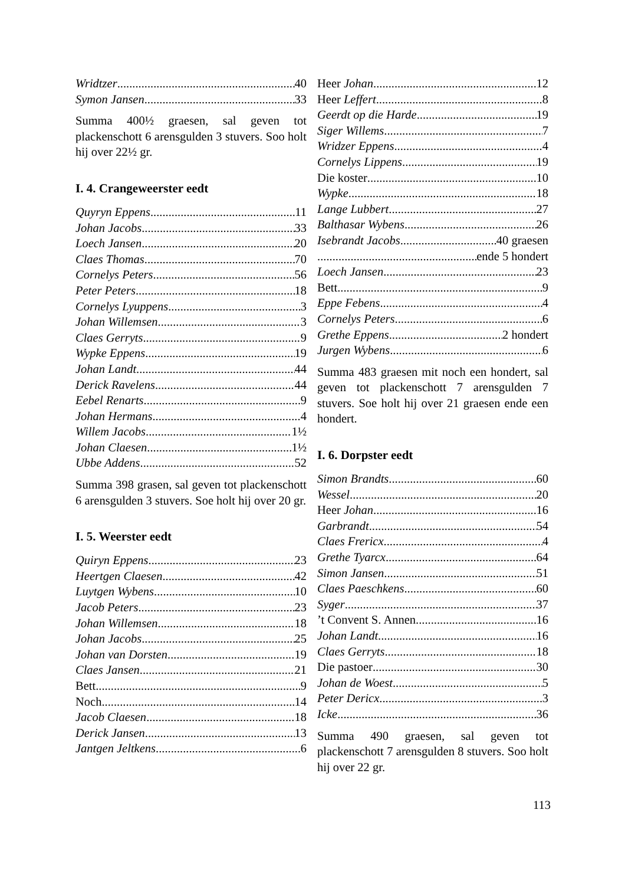Wridtzer 40
Symon Jansen 33
Summa 400½ graesen, sal geven tot plackenschott 6 arensgulden 3 stuvers. Soo holt hij over 22½ gr.
I. 4. Crangeweerster eedt
Quyryn Eppens 11
Johan Jacobs 33
Loech Jansen 20
Claes Thomas 70
Cornelys Peters 56
Peter Peters 18
Cornelys Lyuppens 3
Johan Willemsen 3
Claes Gerryts 9
Wypke Eppens 19
Johan Landt 44
Derick Ravelens 44
Eebel Renarts 9
Johan Hermans 4
Willem Jacobs 1½
Johan Claesen 1½
Ubbe Addens 52
Summa 398 grasen, sal geven tot plackenschott 6 arensgulden 3 stuvers. Soe holt hij over 20 gr.
I. 5. Weerster eedt
Quiryn Eppens 23
Heertgen Claesen 42
Luytgen Wybens 10
Jacob Peters 23
Johan Willemsen 18
Johan Jacobs 25
Johan van Dorsten 19
Claes Jansen 21
Bett 9
Noch 14
Jacob Claesen 18
Derick Jansen 13
Jantgen Jeltkens 6
Heer Johan 12
Heer Leffert 8
Geerdt op die Harde 19
Siger Willems 7
Wridzer Eppens 4
Cornelys Lippens 19
Die koster 10
Wypke 18
Lange Lubbert 27
Balthasar Wybens 26
Isebrandt Jacobs 40 graesen
ende 5 hondert
Loech Jansen 23
Bett 9
Eppe Febens 4
Cornelys Peters 6
Grethe Eppens 2 hondert
Jurgen Wybens 6
Summa 483 graesen mit noch een hondert, sal geven tot plackenschott 7 arensgulden 7 stuvers. Soe holt hij over 21 graesen ende een hondert.
I. 6. Dorpster eedt
Simon Brandts 60
Wessel 20
Heer Johan 16
Garbrandt 54
Claes Frericx 4
Grethe Tyarcx 64
Simon Jansen 51
Claes Paeschkens 60
Syger 37
’t Convent S. Annen 16
Johan Landt 16
Claes Gerryts 18
Die pastoer 30
Johan de Woest 5
Peter Dericx 3
Icke 36
Summa 490 graesen, sal geven tot plackenschott 7 arensgulden 8 stuvers. Soo holt hij over 22 gr.
113